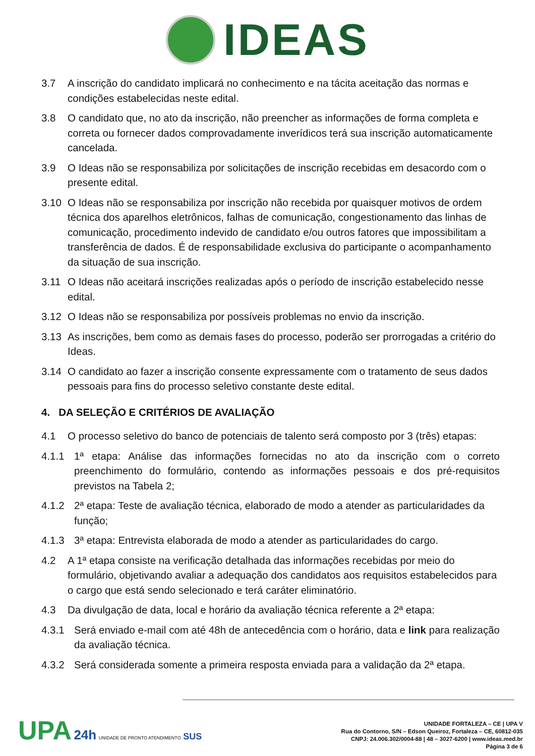IDEAS
3.7 A inscrição do candidato implicará no conhecimento e na tácita aceitação das normas e condições estabelecidas neste edital.
3.8 O candidato que, no ato da inscrição, não preencher as informações de forma completa e correta ou fornecer dados comprovadamente inverídicos terá sua inscrição automaticamente cancelada.
3.9 O Ideas não se responsabiliza por solicitações de inscrição recebidas em desacordo com o presente edital.
3.10 O Ideas não se responsabiliza por inscrição não recebida por quaisquer motivos de ordem técnica dos aparelhos eletrônicos, falhas de comunicação, congestionamento das linhas de comunicação, procedimento indevido de candidato e/ou outros fatores que impossibilitam a transferência de dados. É de responsabilidade exclusiva do participante o acompanhamento da situação de sua inscrição.
3.11 O Ideas não aceitará inscrições realizadas após o período de inscrição estabelecido nesse edital.
3.12 O Ideas não se responsabiliza por possíveis problemas no envio da inscrição.
3.13 As inscrições, bem como as demais fases do processo, poderão ser prorrogadas a critério do Ideas.
3.14 O candidato ao fazer a inscrição consente expressamente com o tratamento de seus dados pessoais para fins do processo seletivo constante deste edital.
4. DA SELEÇÃO E CRITÉRIOS DE AVALIAÇÃO
4.1 O processo seletivo do banco de potenciais de talento será composto por 3 (três) etapas:
4.1.1 1ª etapa: Análise das informações fornecidas no ato da inscrição com o correto preenchimento do formulário, contendo as informações pessoais e dos pré-requisitos previstos na Tabela 2;
4.1.2 2ª etapa: Teste de avaliação técnica, elaborado de modo a atender as particularidades da função;
4.1.3 3ª etapa: Entrevista elaborada de modo a atender as particularidades do cargo.
4.2 A 1ª etapa consiste na verificação detalhada das informações recebidas por meio do formulário, objetivando avaliar a adequação dos candidatos aos requisitos estabelecidos para o cargo que está sendo selecionado e terá caráter eliminatório.
4.3 Da divulgação de data, local e horário da avaliação técnica referente a 2ª etapa:
4.3.1 Será enviado e-mail com até 48h de antecedência com o horário, data e link para realização da avaliação técnica.
4.3.2 Será considerada somente a primeira resposta enviada para a validação da 2ª etapa.
UPA 24h UNIDADE DE PRONTO ATENDIMENTO SUS
UNIDADE FORTALEZA – CE | UPA V
Rua do Contorno, S/N – Edson Queiroz, Fortaleza – CE, 60812-035
CNPJ: 24.006.302/0004-88 | 48 – 3027-6200 | www.ideas.med.br
Página 3 de 6